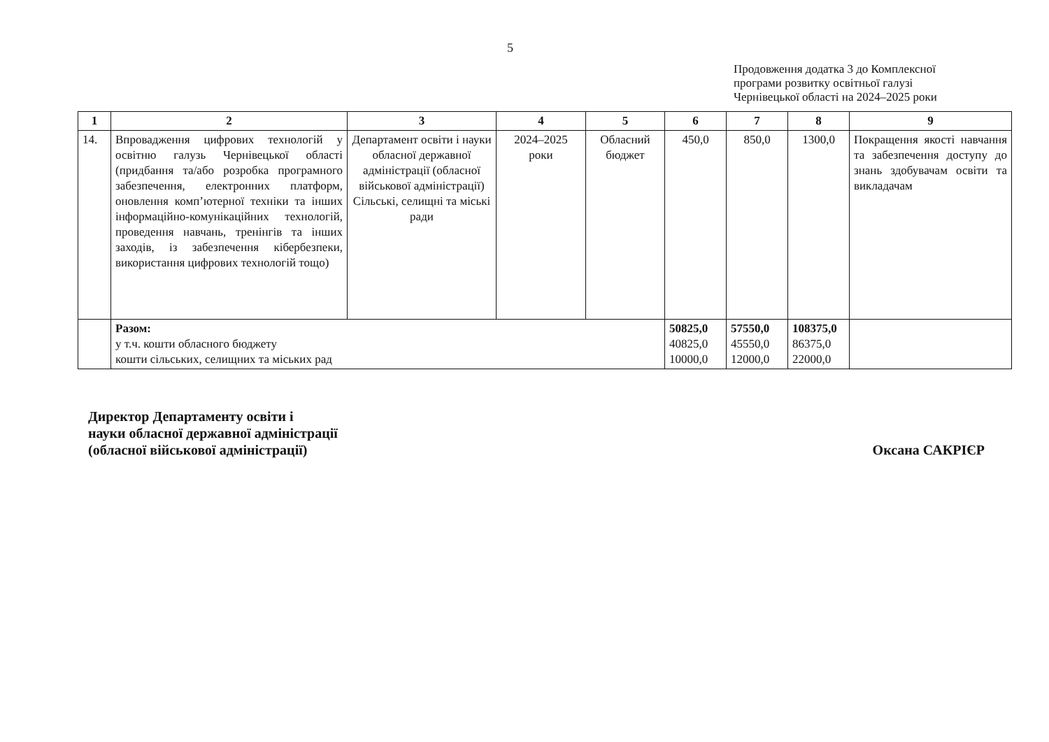5
Продовження додатка 3 до Комплексної
програми розвитку освітньої галузі
Чернівецької області на 2024–2025 роки
| 1 | 2 | 3 | 4 | 5 | 6 | 7 | 8 | 9 |
| --- | --- | --- | --- | --- | --- | --- | --- | --- |
| 14. | Впровадження цифрових технологій у освітню галузь Чернівецької області (придбання та/або розробка програмного забезпечення, електронних платформ, оновлення комп’ютерної техніки та інших інформаційно-комунікаційних технологій, проведення навчань, тренінгів та інших заходів, із забезпечення кібербезпеки, використання цифрових технологій тощо) | Департамент освіти і науки обласної державної адміністрації (обласної військової адміністрації) Сільські, селищні та міські ради | 2024–2025 роки | Обласний бюджет | 450,0 | 850,0 | 1300,0 | Покращення якості навчання та забезпечення доступу до знань здобувачам освіти та викладачам |
| | Разом: у т.ч. кошти обласного бюджету кошти сільських, селищних та міських рад | | | | 50825,0 40825,0 10000,0 | 57550,0 45550,0 12000,0 | 108375,0 86375,0 22000,0 | |
Директор Департаменту освіти і
науки обласної державної адміністрації
(обласної військової адміністрації)
Оксана САКРІЄР